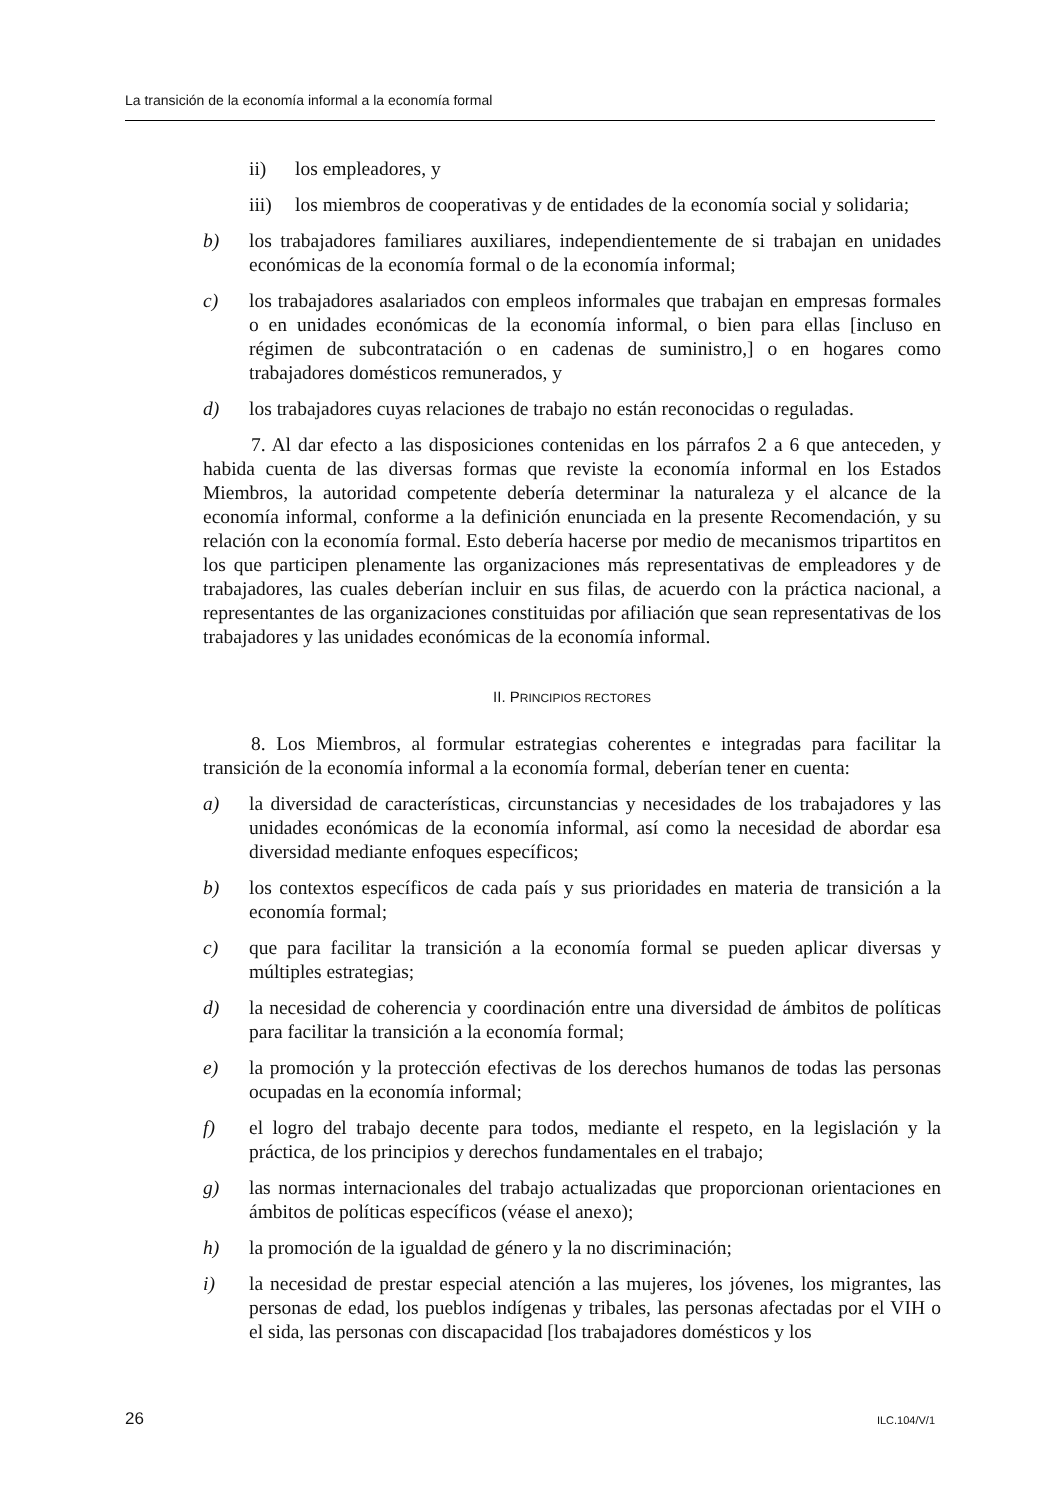La transición de la economía informal a la economía formal
ii) los empleadores, y
iii) los miembros de cooperativas y de entidades de la economía social y solidaria;
b) los trabajadores familiares auxiliares, independientemente de si trabajan en unidades económicas de la economía formal o de la economía informal;
c) los trabajadores asalariados con empleos informales que trabajan en empresas formales o en unidades económicas de la economía informal, o bien para ellas [incluso en régimen de subcontratación o en cadenas de suministro,] o en hogares como trabajadores domésticos remunerados, y
d) los trabajadores cuyas relaciones de trabajo no están reconocidas o reguladas.
7. Al dar efecto a las disposiciones contenidas en los párrafos 2 a 6 que anteceden, y habida cuenta de las diversas formas que reviste la economía informal en los Estados Miembros, la autoridad competente debería determinar la naturaleza y el alcance de la economía informal, conforme a la definición enunciada en la presente Recomendación, y su relación con la economía formal. Esto debería hacerse por medio de mecanismos tripartitos en los que participen plenamente las organizaciones más representativas de empleadores y de trabajadores, las cuales deberían incluir en sus filas, de acuerdo con la práctica nacional, a representantes de las organizaciones constituidas por afiliación que sean representativas de los trabajadores y las unidades económicas de la economía informal.
II. PRINCIPIOS RECTORES
8. Los Miembros, al formular estrategias coherentes e integradas para facilitar la transición de la economía informal a la economía formal, deberían tener en cuenta:
a) la diversidad de características, circunstancias y necesidades de los trabajadores y las unidades económicas de la economía informal, así como la necesidad de abordar esa diversidad mediante enfoques específicos;
b) los contextos específicos de cada país y sus prioridades en materia de transición a la economía formal;
c) que para facilitar la transición a la economía formal se pueden aplicar diversas y múltiples estrategias;
d) la necesidad de coherencia y coordinación entre una diversidad de ámbitos de políticas para facilitar la transición a la economía formal;
e) la promoción y la protección efectivas de los derechos humanos de todas las personas ocupadas en la economía informal;
f) el logro del trabajo decente para todos, mediante el respeto, en la legislación y la práctica, de los principios y derechos fundamentales en el trabajo;
g) las normas internacionales del trabajo actualizadas que proporcionan orientaciones en ámbitos de políticas específicos (véase el anexo);
h) la promoción de la igualdad de género y la no discriminación;
i) la necesidad de prestar especial atención a las mujeres, los jóvenes, los migrantes, las personas de edad, los pueblos indígenas y tribales, las personas afectadas por el VIH o el sida, las personas con discapacidad [los trabajadores domésticos y los
26 ILC.104/V/1